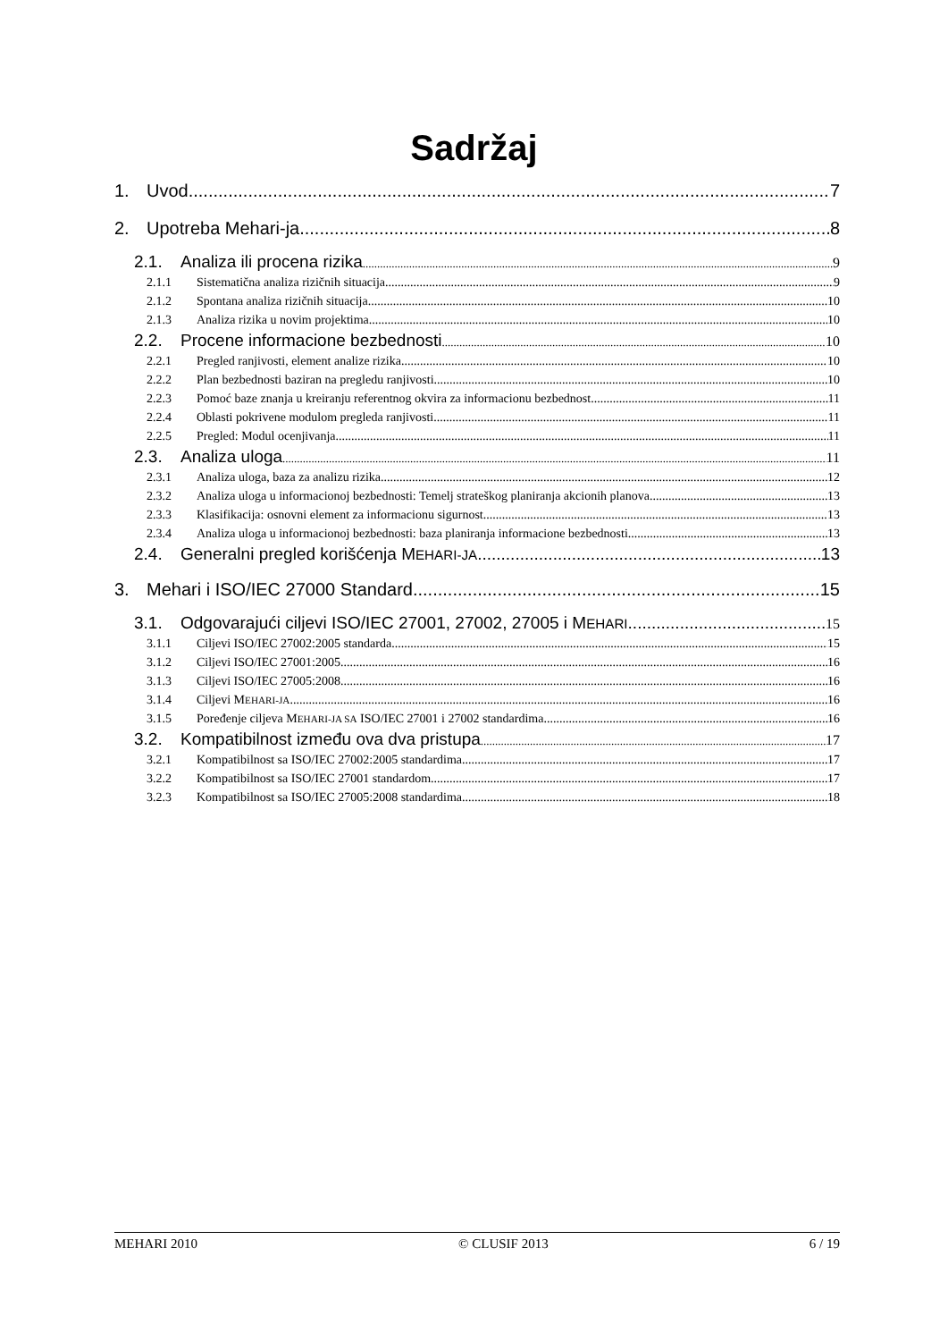Sadržaj
1. Uvod 7
2. Upotreba Mehari-ja 8
2.1. Analiza ili procena rizika 9
2.1.1 Sistematična analiza rizičnih situacija 9
2.1.2 Spontana analiza rizičnih situacija 10
2.1.3 Analiza rizika u novim projektima 10
2.2. Procene informacione bezbednosti 10
2.2.1 Pregled ranjivosti, element analize rizika 10
2.2.2 Plan bezbednosti baziran na pregledu ranjivosti 10
2.2.3 Pomoć baze znanja u kreiranju referentnog okvira za informacionu bezbednost 11
2.2.4 Oblasti pokrivene modulom pregleda ranjivosti 11
2.2.5 Pregled: Modul ocenjivanja 11
2.3. Analiza uloga 11
2.3.1 Analiza uloga, baza za analizu rizika 12
2.3.2 Analiza uloga u informacionoj bezbednosti: Temelj strateškog planiranja akcionih planova 13
2.3.3 Klasifikacija: osnovni element za informacionu sigurnost 13
2.3.4 Analiza uloga u informacionoj bezbednosti: baza planiranja informacione bezbednosti 13
2.4. Generalni pregled korišćenja MEHARI-JA 13
3. Mehari i ISO/IEC 27000 Standard 15
3.1. Odgovarajući ciljevi ISO/IEC 27001, 27002, 27005 i MEHARI 15
3.1.1 Ciljevi ISO/IEC 27002:2005 standarda 15
3.1.2 Ciljevi ISO/IEC 27001:2005 16
3.1.3 Ciljevi ISO/IEC 27005:2008 16
3.1.4 Ciljevi MEHARI-JA 16
3.1.5 Poređenje ciljeva MEHARI-JA SA ISO/IEC 27001 i 27002 standardima 16
3.2. Kompatibilnost između ova dva pristupa 17
3.2.1 Kompatibilnost sa ISO/IEC 27002:2005 standardima 17
3.2.2 Kompatibilnost sa ISO/IEC 27001 standardom 17
3.2.3 Kompatibilnost sa ISO/IEC 27005:2008 standardima 18
MEHARI 2010 © CLUSIF 2013 6 / 19